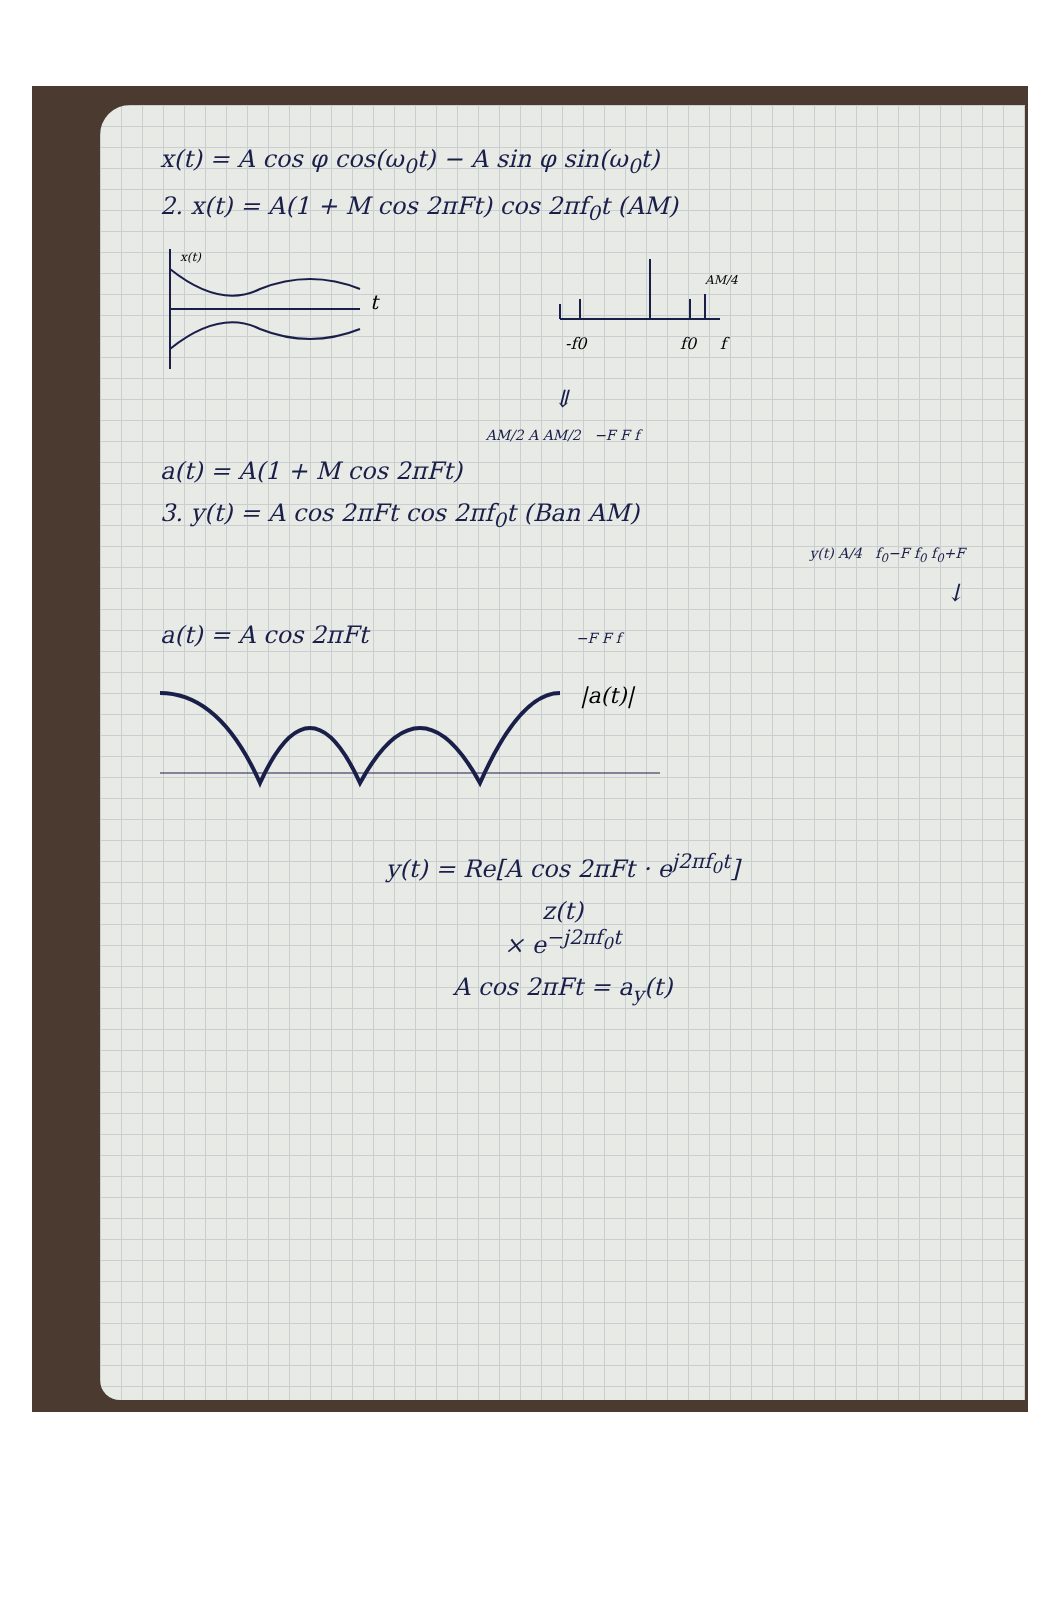x(t) = A cos φ cos(ω<sub>0</sub>t) − A sin φ sin(ω<sub>0</sub>t)
2. x(t) = A(1 + M cos 2πFt) cos 2πf<sub>0</sub>t (AM)
t
x(t)
-f0
f0
f
AM/4
⇓
AM/2 A AM/2 −F F f
a(t) = A(1 + M cos 2πFt)
3. y(t) = A cos 2πFt cos 2πf<sub>0</sub>t (Ban AM)
y(t) A/4 f<sub>0</sub>−F f<sub>0</sub> f<sub>0</sub>+F
↓
a(t) = A cos 2πFt −F F f
|a(t)|
y(t) = Re[A cos 2πFt · e<sup>j2πf<sub>0</sub>t</sup>]
z(t)
× e<sup>−j2πf<sub>0</sub>t</sup>
A cos 2πFt = a<sub>y</sub>(t)